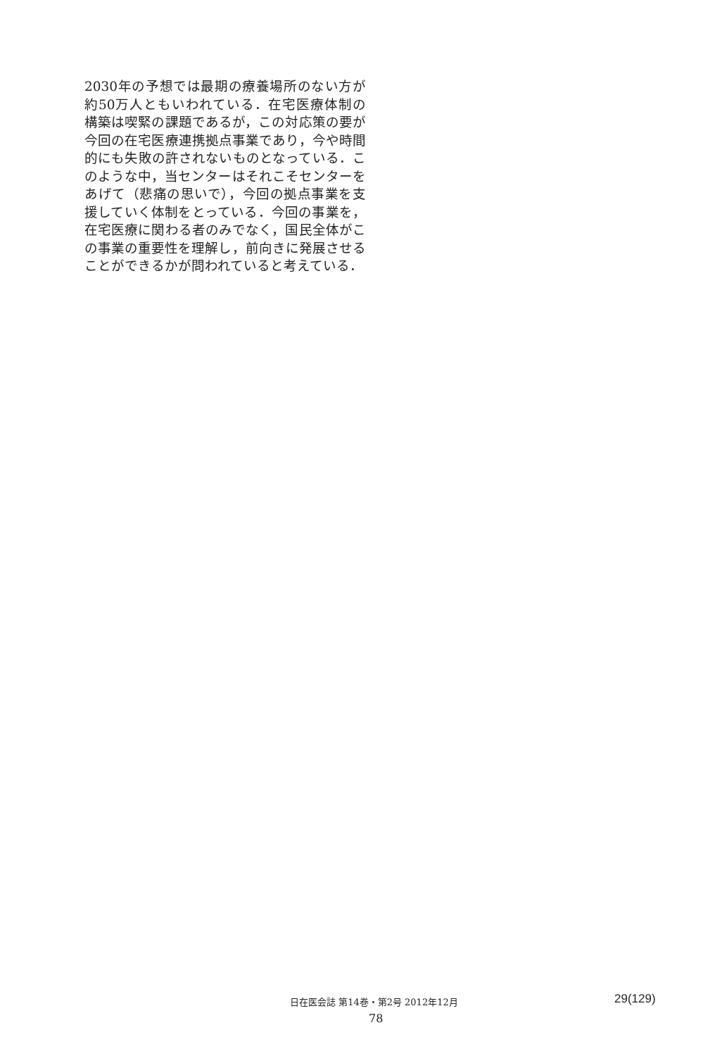2030年の予想では最期の療養場所のない方が約50万人ともいわれている．在宅医療体制の構築は喫緊の課題であるが，この対応策の要が今回の在宅医療連携拠点事業であり，今や時間的にも失敗の許されないものとなっている．このような中，当センターはそれこそセンターをあげて（悲痛の思いで），今回の拠点事業を支援していく体制をとっている．今回の事業を，在宅医療に関わる者のみでなく，国民全体がこの事業の重要性を理解し，前向きに発展させることができるかが問われていると考えている．
日在医会誌 第14巻・第2号 2012年12月 29(129)
78